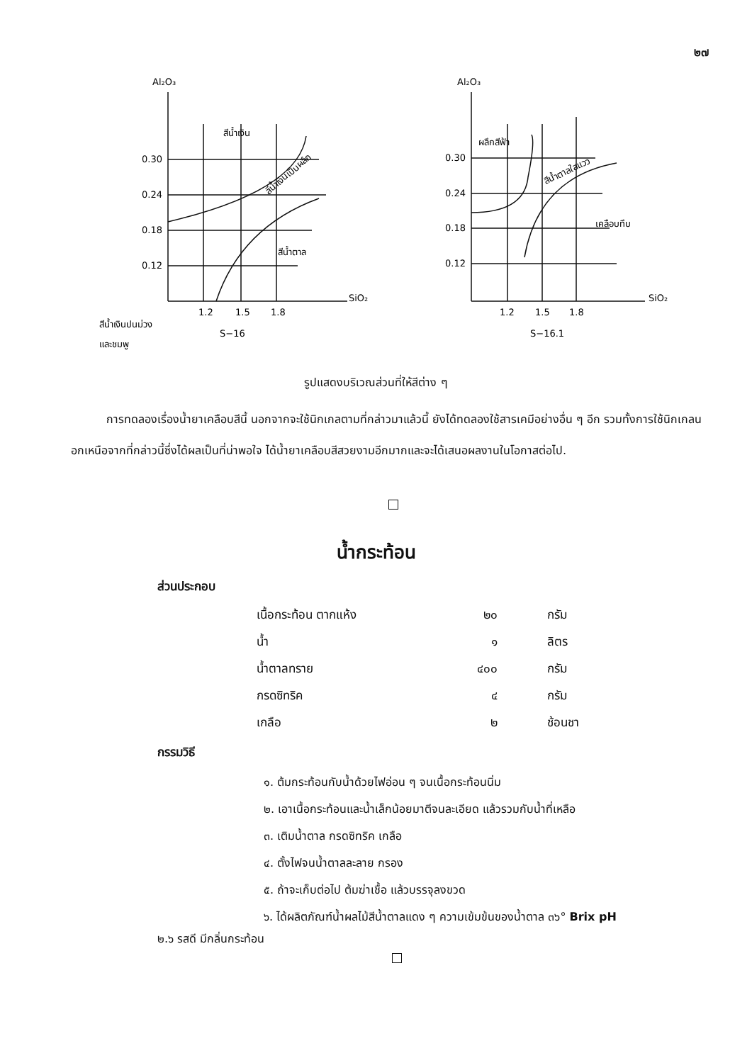๒๗
Al₂O₃
Al₂O₃
0.30
0.24
0.18
0.12
1.2
1.5
1.8
SiO₂
สีน้ำเงิน
สีน้ำเงินเป็นผลึก
สีน้ำตาล
สีน้ำเงินปนม่วง
และชมพู
S−16
0.30
0.24
0.18
0.12
1.2
1.5
1.8
SiO₂
ผลึกสีฟ้า
สีน้ำตาลใสแวว
เคลือบทึบ
S−16.1
รูปแสดงบริเวณส่วนที่ให้สีต่าง ๆ
การทดลองเรื่องน้ำยาเคลือบสีนี้ นอกจากจะใช้นิกเกลตามที่กล่าวมาแล้วนี้ ยังได้ทดลองใช้สารเคมีอย่างอื่น ๆ อีก รวมทั้งการใช้นิกเกลนอกเหนือจากที่กล่าวนี้ซึ่งได้ผลเป็นที่น่าพอใจ ได้น้ำยาเคลือบสีสวยงามอีกมากและจะได้เสนอผลงานในโอกาสต่อไป.
น้ำกระท้อน
ส่วนประกอบ
| เนื้อกระท้อน ตากแห้ง | ๒๐ | กรัม |
| น้ำ | ๑ | ลิตร |
| น้ำตาลทราย | ๔๐๐ | กรัม |
| กรดซิทริค | ๔ | กรัม |
| เกลือ | ๒ | ช้อนชา |
กรรมวิธี
๑. ต้มกระท้อนกับน้ำด้วยไฟอ่อน ๆ จนเนื้อกระท้อนนิ่ม
๒. เอาเนื้อกระท้อนและน้ำเล็กน้อยมาตีจนละเอียด แล้วรวมกับน้ำที่เหลือ
๓. เติมน้ำตาล กรดซิทริค เกลือ
๔. ตั้งไฟจนน้ำตาลละลาย กรอง
๕. ถ้าจะเก็บต่อไป ต้มฆ่าเชื้อ แล้วบรรจุลงขวด
๖. ได้ผลิตภัณฑ์น้ำผลไม้สีน้ำตาลแดง ๆ ความเข้มข้นของน้ำตาล ๓๖° Brix pH
๒.๖ รสดี มีกลิ่นกระท้อน